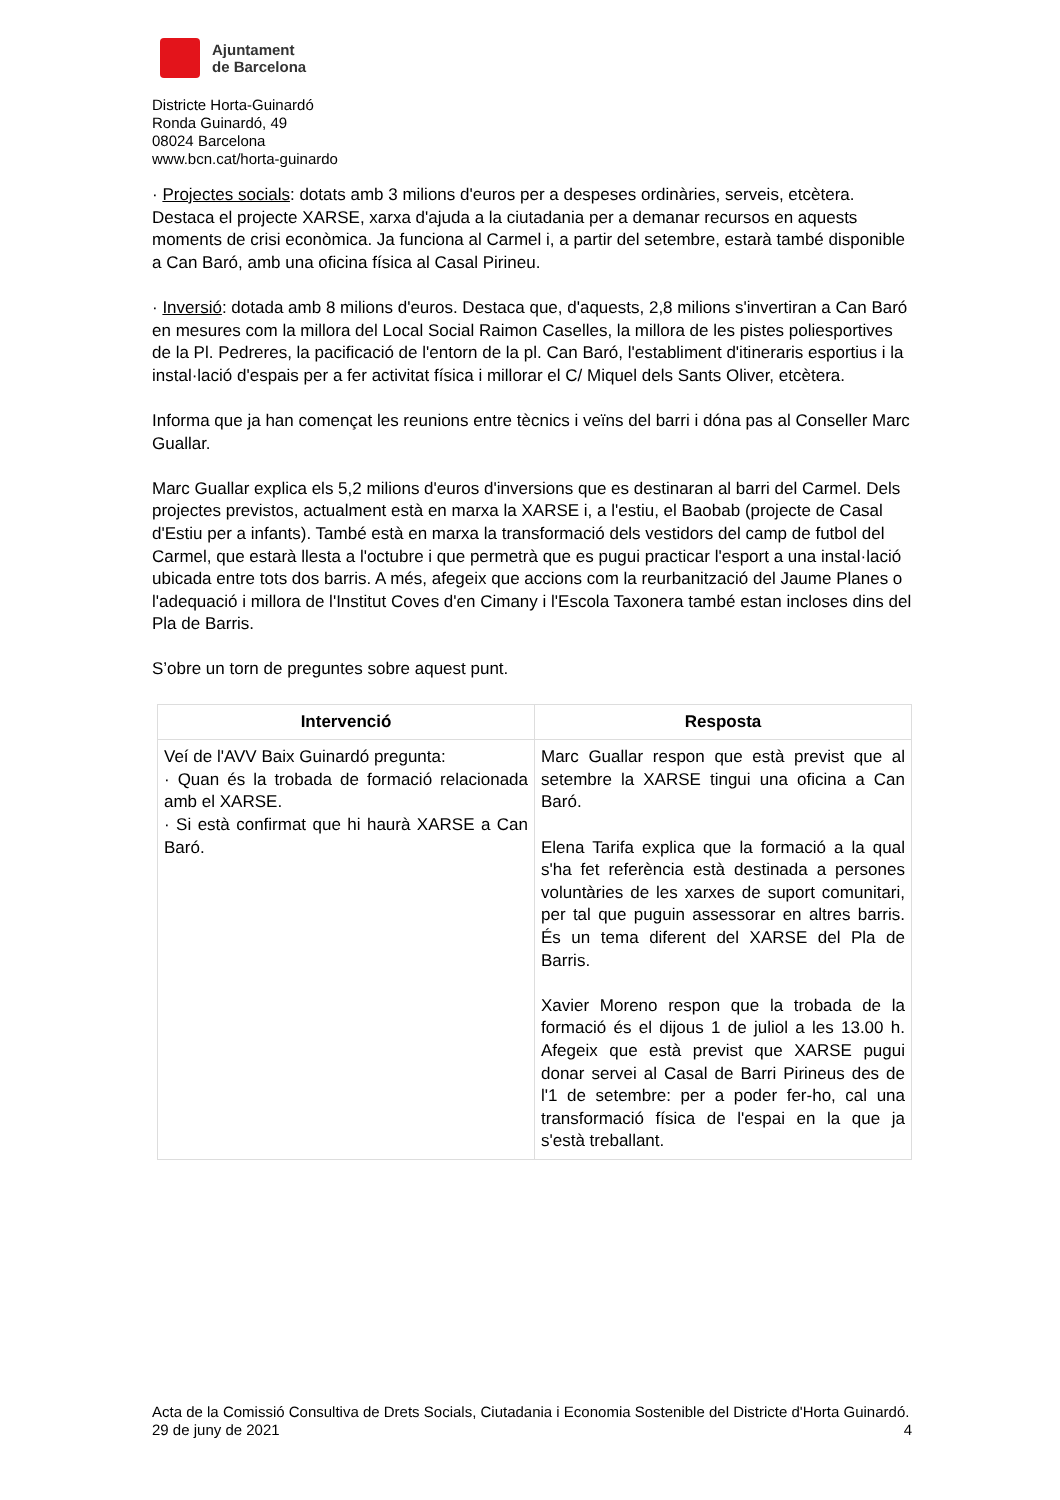Ajuntament
de Barcelona
Districte Horta-Guinardó
Ronda Guinardó, 49
08024 Barcelona
www.bcn.cat/horta-guinardo
· Projectes socials: dotats amb 3 milions d'euros per a despeses ordinàries, serveis, etcètera. Destaca el projecte XARSE, xarxa d'ajuda a la ciutadania per a demanar recursos en aquests moments de crisi econòmica. Ja funciona al Carmel i, a partir del setembre, estarà també disponible a Can Baró, amb una oficina física al Casal Pirineu.
· Inversió: dotada amb 8 milions d'euros. Destaca que, d'aquests, 2,8 milions s'invertiran a Can Baró en mesures com la millora del Local Social Raimon Caselles, la millora de les pistes poliesportives de la Pl. Pedreres, la pacificació de l'entorn de la pl. Can Baró, l'establiment d'itineraris esportius i la instal·lació d'espais per a fer activitat física i millorar el C/ Miquel dels Sants Oliver, etcètera.
Informa que ja han començat les reunions entre tècnics i veïns del barri i dóna pas al Conseller Marc Guallar.
Marc Guallar explica els 5,2 milions d'euros d'inversions que es destinaran al barri del Carmel. Dels projectes previstos, actualment està en marxa la XARSE i, a l'estiu, el Baobab (projecte de Casal d'Estiu per a infants). També està en marxa la transformació dels vestidors del camp de futbol del Carmel, que estarà llesta a l'octubre i que permetrà que es pugui practicar l'esport a una instal·lació ubicada entre tots dos barris. A més, afegeix que accions com la reurbanització del Jaume Planes o l'adequació i millora de l'Institut Coves d'en Cimany i l'Escola Taxonera també estan incloses dins del Pla de Barris.
S’obre un torn de preguntes sobre aquest punt.
| Intervenció | Resposta |
| --- | --- |
| Veí de l'AVV Baix Guinardó pregunta: · Quan és la trobada de formació relacionada amb el XARSE. · Si està confirmat que hi haurà XARSE a Can Baró. | Marc Guallar respon que està previst que al setembre la XARSE tingui una oficina a Can Baró. Elena Tarifa explica que la formació a la qual s'ha fet referència està destinada a persones voluntàries de les xarxes de suport comunitari, per tal que puguin assessorar en altres barris. És un tema diferent del XARSE del Pla de Barris. Xavier Moreno respon que la trobada de la formació és el dijous 1 de juliol a les 13.00 h. Afegeix que està previst que XARSE pugui donar servei al Casal de Barri Pirineus des de l'1 de setembre: per a poder fer-ho, cal una transformació física de l'espai en la que ja s'està treballant. |
Acta de la Comissió Consultiva de Drets Socials, Ciutadania i Economia Sostenible del Districte d'Horta Guinardó. 29 de juny de 2021 4